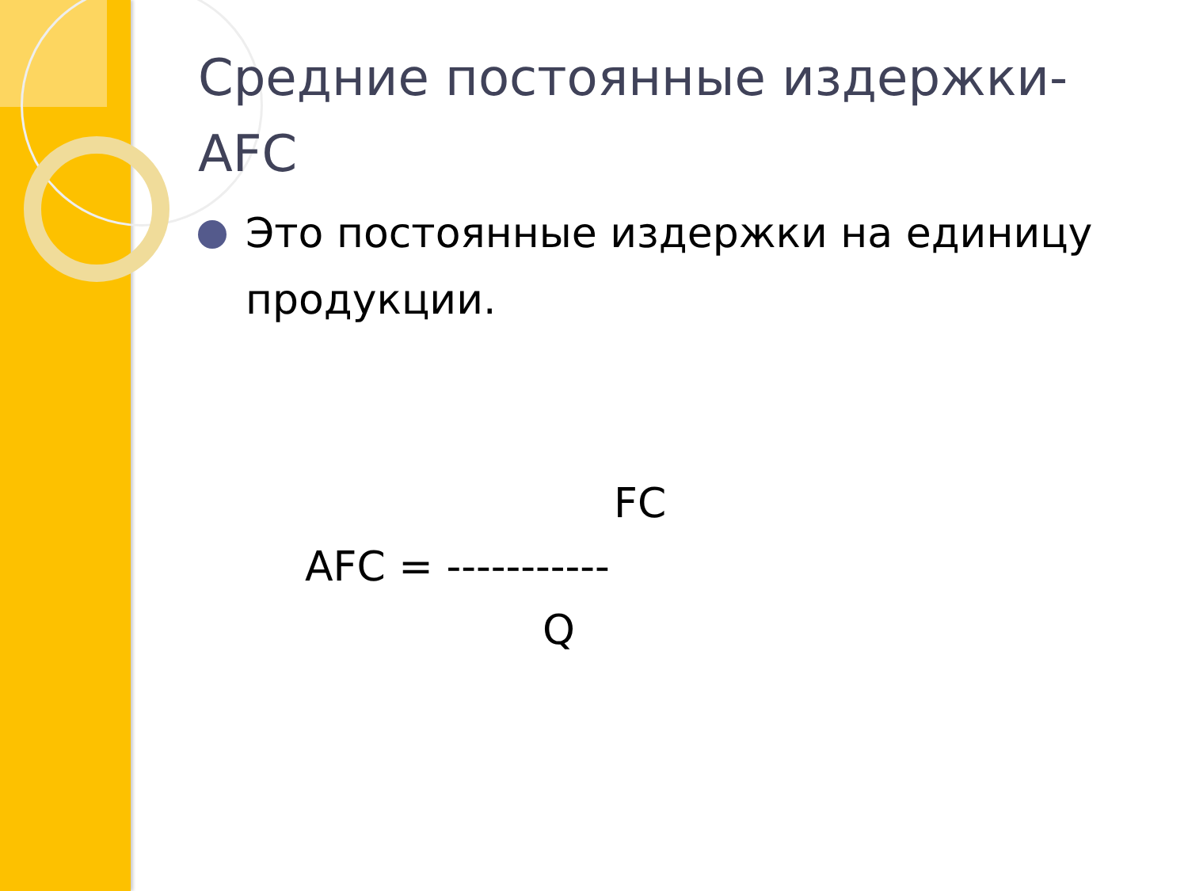Средние постоянные издержки-AFC
Это постоянные издержки на единицу продукции.
FC
AFC = -----------
Q